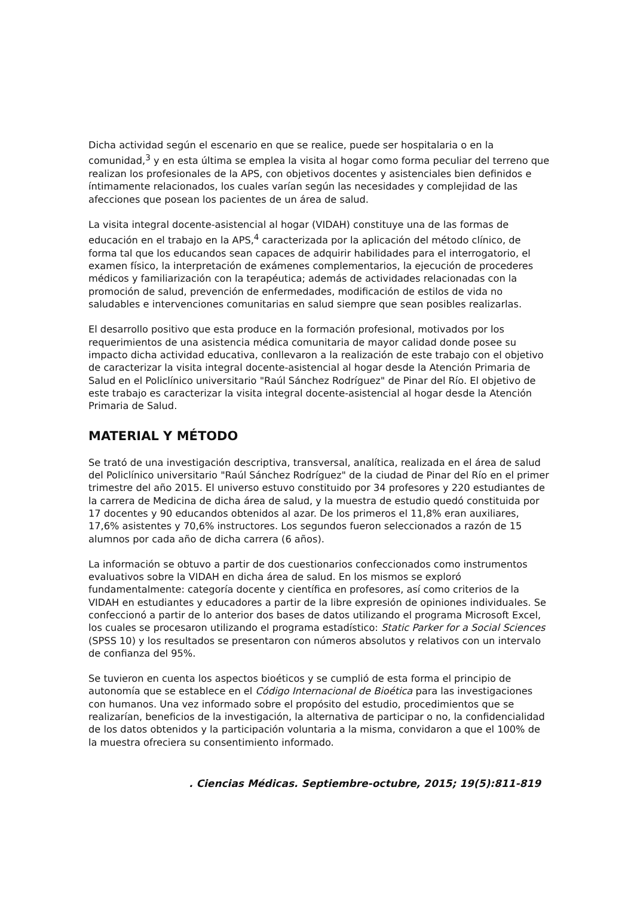Dicha actividad según el escenario en que se realice, puede ser hospitalaria o en la comunidad,<sup>3</sup> y en esta última se emplea la visita al hogar como forma peculiar del terreno que realizan los profesionales de la APS, con objetivos docentes y asistenciales bien definidos e íntimamente relacionados, los cuales varían según las necesidades y complejidad de las afecciones que posean los pacientes de un área de salud.
La visita integral docente-asistencial al hogar (VIDAH) constituye una de las formas de educación en el trabajo en la APS,<sup>4</sup> caracterizada por la aplicación del método clínico, de forma tal que los educandos sean capaces de adquirir habilidades para el interrogatorio, el examen físico, la interpretación de exámenes complementarios, la ejecución de procederes médicos y familiarización con la terapéutica; además de actividades relacionadas con la promoción de salud, prevención de enfermedades, modificación de estilos de vida no saludables e intervenciones comunitarias en salud siempre que sean posibles realizarlas.
El desarrollo positivo que esta produce en la formación profesional, motivados por los requerimientos de una asistencia médica comunitaria de mayor calidad donde posee su impacto dicha actividad educativa, conllevaron a la realización de este trabajo con el objetivo de caracterizar la visita integral docente-asistencial al hogar desde la Atención Primaria de Salud en el Policlínico universitario "Raúl Sánchez Rodríguez" de Pinar del Río. El objetivo de este trabajo es caracterizar la visita integral docente-asistencial al hogar desde la Atención Primaria de Salud.
MATERIAL Y MÉTODO
Se trató de una investigación descriptiva, transversal, analítica, realizada en el área de salud del Policlínico universitario "Raúl Sánchez Rodríguez" de la ciudad de Pinar del Río en el primer trimestre del año 2015. El universo estuvo constituido por 34 profesores y 220 estudiantes de la carrera de Medicina de dicha área de salud, y la muestra de estudio quedó constituida por 17 docentes y 90 educandos obtenidos al azar. De los primeros el 11,8% eran auxiliares, 17,6% asistentes y 70,6% instructores. Los segundos fueron seleccionados a razón de 15 alumnos por cada año de dicha carrera (6 años).
La información se obtuvo a partir de dos cuestionarios confeccionados como instrumentos evaluativos sobre la VIDAH en dicha área de salud. En los mismos se exploró fundamentalmente: categoría docente y científica en profesores, así como criterios de la VIDAH en estudiantes y educadores a partir de la libre expresión de opiniones individuales. Se confeccionó a partir de lo anterior dos bases de datos utilizando el programa Microsoft Excel, los cuales se procesaron utilizando el programa estadístico: Static Parker for a Social Sciences (SPSS 10) y los resultados se presentaron con números absolutos y relativos con un intervalo de confianza del 95%.
Se tuvieron en cuenta los aspectos bioéticos y se cumplió de esta forma el principio de autonomía que se establece en el Código Internacional de Bioética para las investigaciones con humanos. Una vez informado sobre el propósito del estudio, procedimientos que se realizarían, beneficios de la investigación, la alternativa de participar o no, la confidencialidad de los datos obtenidos y la participación voluntaria a la misma, convidaron a que el 100% de la muestra ofreciera su consentimiento informado.
. Ciencias Médicas. Septiembre-octubre, 2015; 19(5):811-819